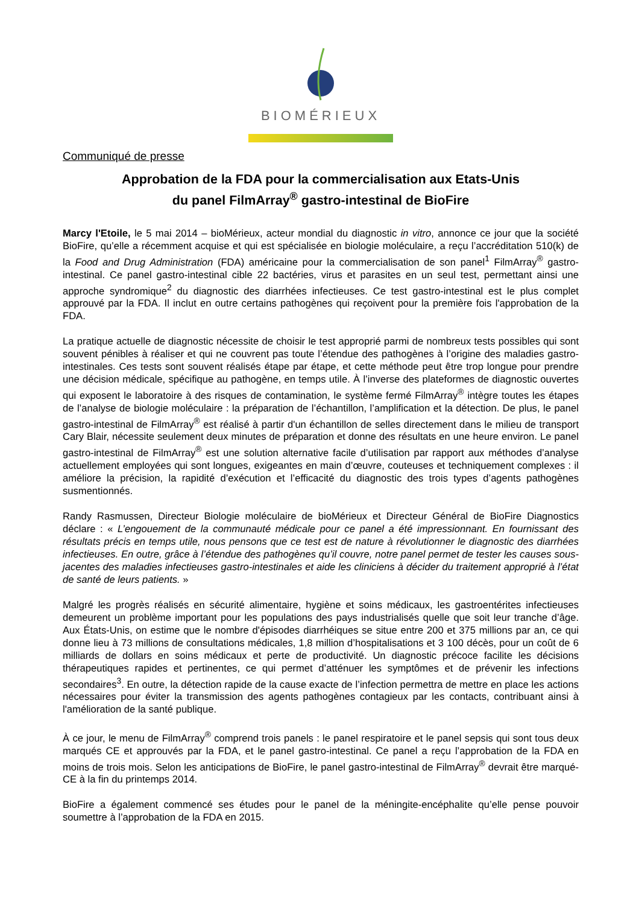BIOMÉRIEUX
Communiqué de presse
Approbation de la FDA pour la commercialisation aux Etats-Unis
du panel FilmArray<sup>®</sup> gastro-intestinal de BioFire
Marcy l'Etoile, le 5 mai 2014 – bioMérieux, acteur mondial du diagnostic in vitro, annonce ce jour que la société BioFire, qu’elle a récemment acquise et qui est spécialisée en biologie moléculaire, a reçu l’accréditation 510(k) de la Food and Drug Administration (FDA) américaine pour la commercialisation de son panel<sup>1</sup> FilmArray<sup>®</sup> gastro-intestinal. Ce panel gastro-intestinal cible 22 bactéries, virus et parasites en un seul test, permettant ainsi une approche syndromique<sup>2</sup> du diagnostic des diarrhées infectieuses. Ce test gastro-intestinal est le plus complet approuvé par la FDA. Il inclut en outre certains pathogènes qui reçoivent pour la première fois l'approbation de la FDA.
La pratique actuelle de diagnostic nécessite de choisir le test approprié parmi de nombreux tests possibles qui sont souvent pénibles à réaliser et qui ne couvrent pas toute l’étendue des pathogènes à l’origine des maladies gastro-intestinales. Ces tests sont souvent réalisés étape par étape, et cette méthode peut être trop longue pour prendre une décision médicale, spécifique au pathogène, en temps utile. À l’inverse des plateformes de diagnostic ouvertes qui exposent le laboratoire à des risques de contamination, le système fermé FilmArray<sup>®</sup> intègre toutes les étapes de l’analyse de biologie moléculaire : la préparation de l’échantillon, l’amplification et la détection. De plus, le panel gastro-intestinal de FilmArray<sup>®</sup> est réalisé à partir d'un échantillon de selles directement dans le milieu de transport Cary Blair, nécessite seulement deux minutes de préparation et donne des résultats en une heure environ. Le panel gastro-intestinal de FilmArray<sup>®</sup> est une solution alternative facile d’utilisation par rapport aux méthodes d’analyse actuellement employées qui sont longues, exigeantes en main d’œuvre, couteuses et techniquement complexes : il améliore la précision, la rapidité d’exécution et l’efficacité du diagnostic des trois types d’agents pathogènes susmentionnés.
Randy Rasmussen, Directeur Biologie moléculaire de bioMérieux et Directeur Général de BioFire Diagnostics déclare : « L’engouement de la communauté médicale pour ce panel a été impressionnant. En fournissant des résultats précis en temps utile, nous pensons que ce test est de nature à révolutionner le diagnostic des diarrhées infectieuses. En outre, grâce à l’étendue des pathogènes qu’il couvre, notre panel permet de tester les causes sous-jacentes des maladies infectieuses gastro-intestinales et aide les cliniciens à décider du traitement approprié à l’état de santé de leurs patients. »
Malgré les progrès réalisés en sécurité alimentaire, hygiène et soins médicaux, les gastroentérites infectieuses demeurent un problème important pour les populations des pays industrialisés quelle que soit leur tranche d’âge. Aux États-Unis, on estime que le nombre d'épisodes diarrhéiques se situe entre 200 et 375 millions par an, ce qui donne lieu à 73 millions de consultations médicales, 1,8 million d’hospitalisations et 3 100 décès, pour un coût de 6 milliards de dollars en soins médicaux et perte de productivité. Un diagnostic précoce facilite les décisions thérapeutiques rapides et pertinentes, ce qui permet d’atténuer les symptômes et de prévenir les infections secondaires<sup>3</sup>. En outre, la détection rapide de la cause exacte de l’infection permettra de mettre en place les actions nécessaires pour éviter la transmission des agents pathogènes contagieux par les contacts, contribuant ainsi à l'amélioration de la santé publique.
À ce jour, le menu de FilmArray<sup>®</sup> comprend trois panels : le panel respiratoire et le panel sepsis qui sont tous deux marqués CE et approuvés par la FDA, et le panel gastro-intestinal. Ce panel a reçu l’approbation de la FDA en moins de trois mois. Selon les anticipations de BioFire, le panel gastro-intestinal de FilmArray<sup>®</sup> devrait être marqué-CE à la fin du printemps 2014.
BioFire a également commencé ses études pour le panel de la méningite-encéphalite qu’elle pense pouvoir soumettre à l’approbation de la FDA en 2015.